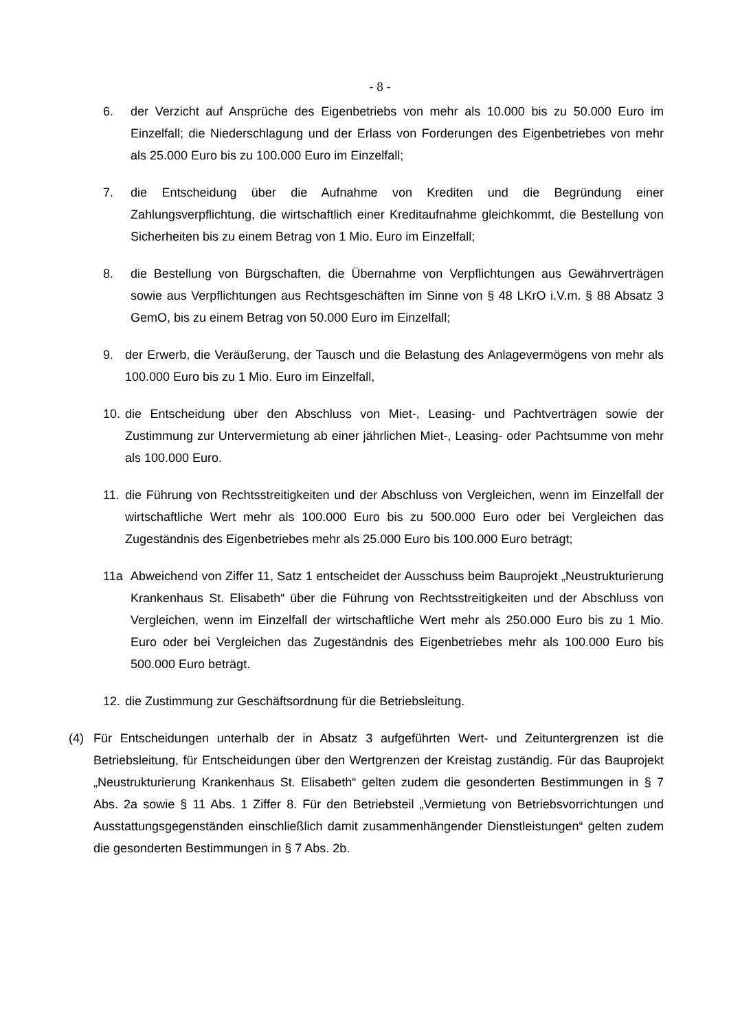- 8 -
6. der Verzicht auf Ansprüche des Eigenbetriebs von mehr als 10.000 bis zu 50.000 Euro im Einzelfall; die Niederschlagung und der Erlass von Forderungen des Eigenbetriebes von mehr als 25.000 Euro bis zu 100.000 Euro im Einzelfall;
7. die Entscheidung über die Aufnahme von Krediten und die Begründung einer Zahlungsverpflichtung, die wirtschaftlich einer Kreditaufnahme gleichkommt, die Bestellung von Sicherheiten bis zu einem Betrag von 1 Mio. Euro im Einzelfall;
8. die Bestellung von Bürgschaften, die Übernahme von Verpflichtungen aus Gewährverträgen sowie aus Verpflichtungen aus Rechtsgeschäften im Sinne von § 48 LKrO i.V.m. § 88 Absatz 3 GemO, bis zu einem Betrag von 50.000 Euro im Einzelfall;
9. der Erwerb, die Veräußerung, der Tausch und die Belastung des Anlagevermögens von mehr als 100.000 Euro bis zu 1 Mio. Euro im Einzelfall,
10.
die Entscheidung über den Abschluss von Miet-, Leasing- und Pachtverträgen sowie der Zustimmung zur Untervermietung ab einer jährlichen Miet-, Leasing- oder Pachtsumme von mehr als 100.000 Euro.
11.
die Führung von Rechtsstreitigkeiten und der Abschluss von Vergleichen, wenn im Einzelfall der wirtschaftliche Wert mehr als 100.000 Euro bis zu 500.000 Euro oder bei Vergleichen das Zugeständnis des Eigenbetriebes mehr als 25.000 Euro bis 100.000 Euro beträgt;
11a Abweichend von Ziffer 11, Satz 1 entscheidet der Ausschuss beim Bauprojekt „Neustrukturierung Krankenhaus St. Elisabeth“ über die Führung von Rechtsstreitigkeiten und der Abschluss von Vergleichen, wenn im Einzelfall der wirtschaftliche Wert mehr als 250.000 Euro bis zu 1 Mio. Euro oder bei Vergleichen das Zugeständnis des Eigenbetriebes mehr als 100.000 Euro bis 500.000 Euro beträgt.
12.
die Zustimmung zur Geschäftsordnung für die Betriebsleitung.
(4) Für Entscheidungen unterhalb der in Absatz 3 aufgeführten Wert- und Zeituntergrenzen ist die Betriebsleitung, für Entscheidungen über den Wertgrenzen der Kreistag zuständig. Für das Bauprojekt „Neustrukturierung Krankenhaus St. Elisabeth“ gelten zudem die gesonderten Bestimmungen in § 7 Abs. 2a sowie § 11 Abs. 1 Ziffer 8. Für den Betriebsteil „Vermietung von Betriebsvorrichtungen und Ausstattungsgegenständen einschließlich damit zusammenhängender Dienstleistungen“ gelten zudem die gesonderten Bestimmungen in § 7 Abs. 2b.